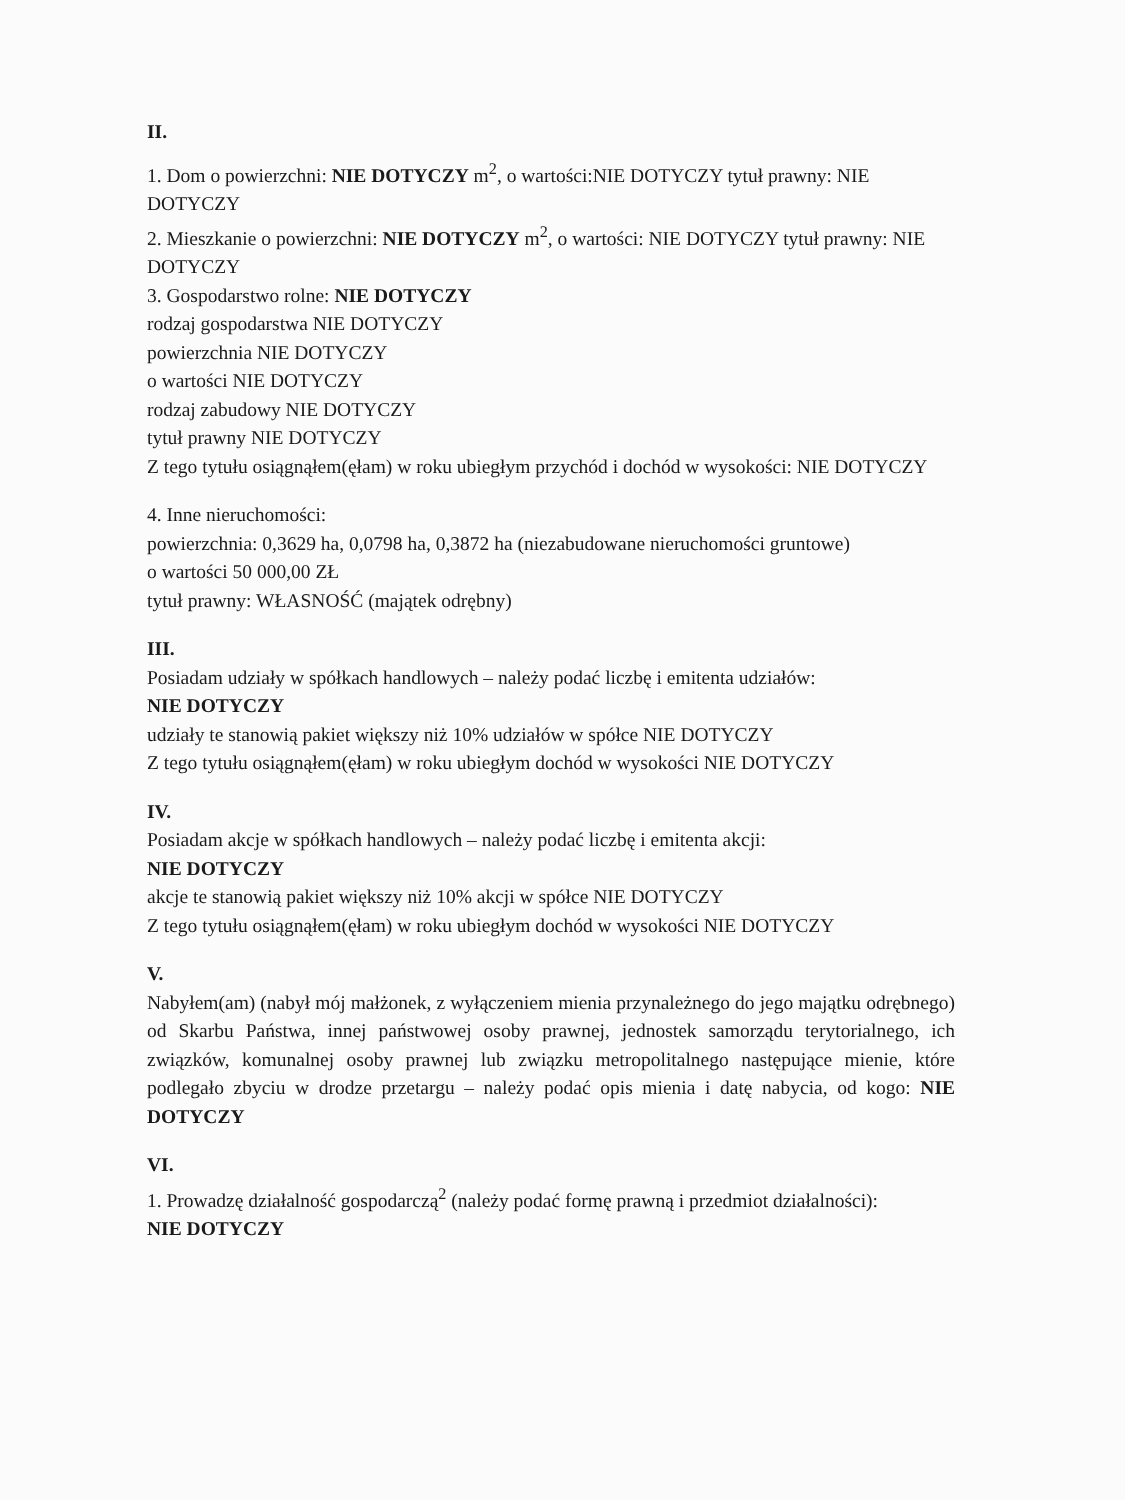II.
1. Dom o powierzchni: NIE DOTYCZY m<sup>2</sup>, o wartości:NIE DOTYCZY tytuł prawny: NIE DOTYCZY
2. Mieszkanie o powierzchni: NIE DOTYCZY m<sup>2</sup>, o wartości: NIE DOTYCZY tytuł prawny: NIE DOTYCZY
3. Gospodarstwo rolne: NIE DOTYCZY
rodzaj gospodarstwa NIE DOTYCZY
powierzchnia NIE DOTYCZY
o wartości NIE DOTYCZY
rodzaj zabudowy NIE DOTYCZY
tytuł prawny NIE DOTYCZY
Z tego tytułu osiągnąłem(ęłam) w roku ubiegłym przychód i dochód w wysokości: NIE DOTYCZY
4. Inne nieruchomości:
powierzchnia: 0,3629 ha, 0,0798 ha, 0,3872 ha (niezabudowane nieruchomości gruntowe)
o wartości 50 000,00 ZŁ
tytuł prawny: WŁASNOŚĆ (majątek odrębny)
III.
Posiadam udziały w spółkach handlowych – należy podać liczbę i emitenta udziałów:
NIE DOTYCZY
udziały te stanowią pakiet większy niż 10% udziałów w spółce NIE DOTYCZY
Z tego tytułu osiągnąłem(ęłam) w roku ubiegłym dochód w wysokości NIE DOTYCZY
IV.
Posiadam akcje w spółkach handlowych – należy podać liczbę i emitenta akcji:
NIE DOTYCZY
akcje te stanowią pakiet większy niż 10% akcji w spółce NIE DOTYCZY
Z tego tytułu osiągnąłem(ęłam) w roku ubiegłym dochód w wysokości NIE DOTYCZY
V.
Nabyłem(am) (nabył mój małżonek, z wyłączeniem mienia przynależnego do jego majątku odrębnego) od Skarbu Państwa, innej państwowej osoby prawnej, jednostek samorządu terytorialnego, ich związków, komunalnej osoby prawnej lub związku metropolitalnego następujące mienie, które podlegało zbyciu w drodze przetargu – należy podać opis mienia i datę nabycia, od kogo: NIE DOTYCZY
VI.
1. Prowadzę działalność gospodarczą<sup>2</sup> (należy podać formę prawną i przedmiot działalności):
NIE DOTYCZY